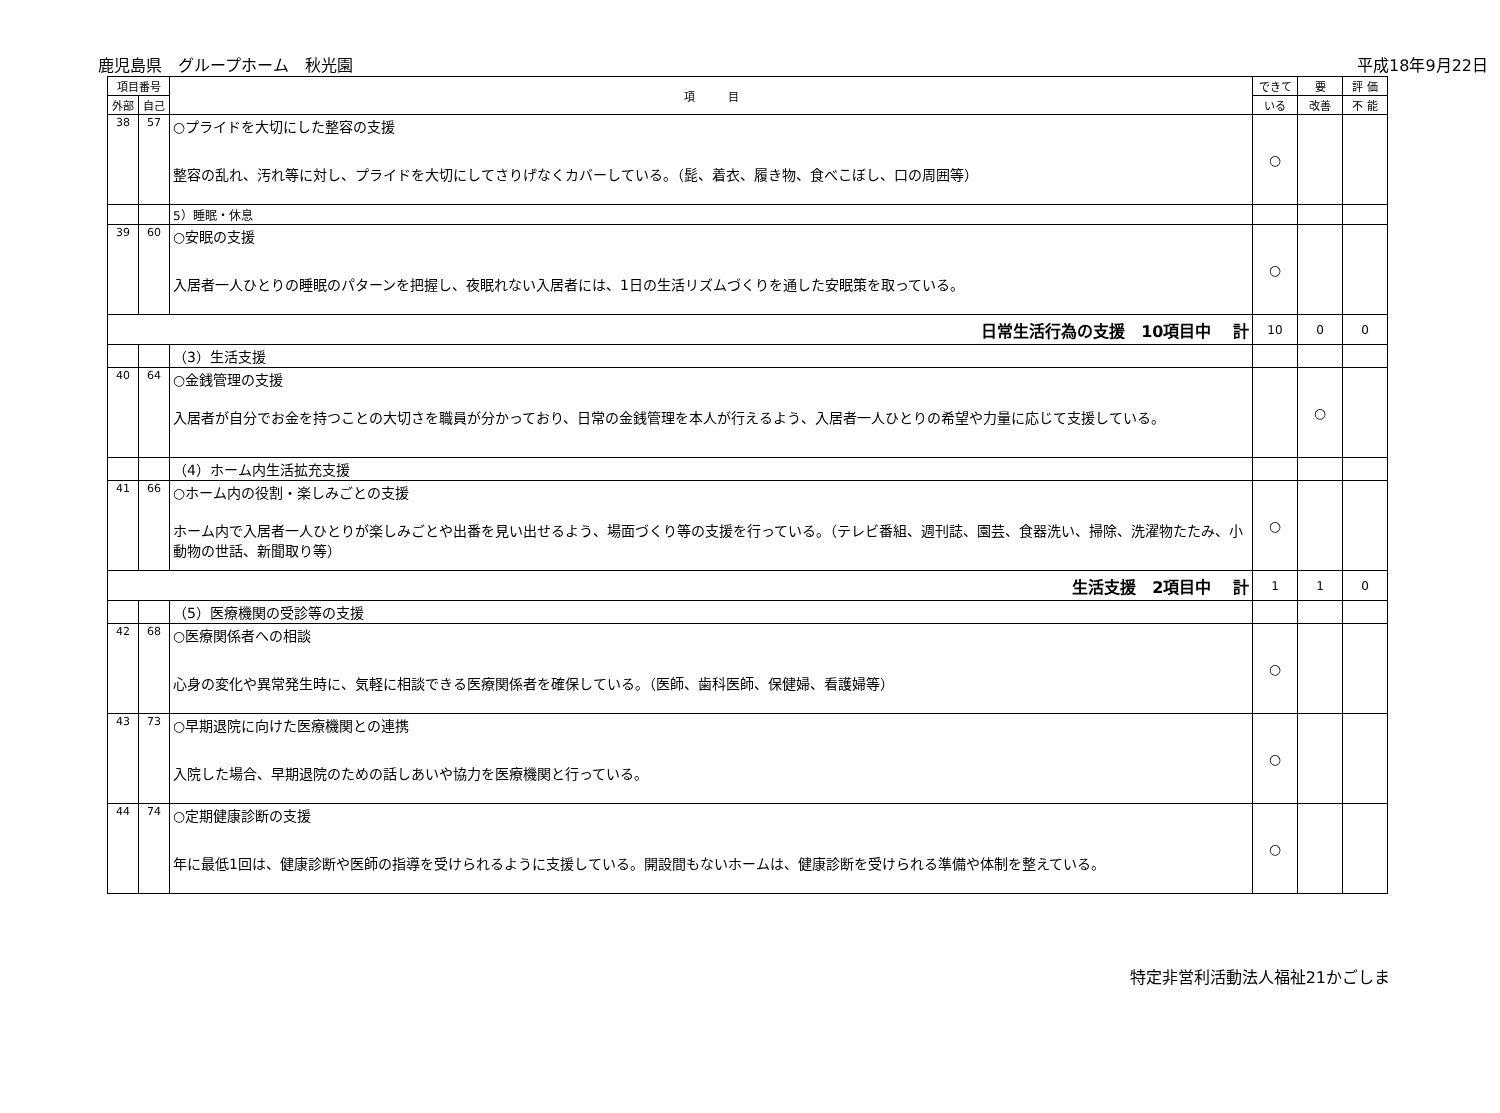鹿児島県　グループホーム　秋光園 平成18年9月22日
| 項目番号 | | 項 目 | できて | 要 | 評 価 |
| --- | --- | --- | --- | --- | --- |
| 外部 | 自己 | | いる | 改善 | 不 能 |
| 38 | 57 | ○プライドを大切にした整容の支援 整容の乱れ、汚れ等に対し、プライドを大切にしてさりげなくカバーしている。（髭、着衣、履き物、食べこぼし、口の周囲等） | ○ | | |
| | | 5）睡眠・休息 | | | |
| 39 | 60 | ○安眠の支援 入居者一人ひとりの睡眠のパターンを把握し、夜眠れない入居者には、1日の生活リズムづくりを通した安眠策を取っている。 | ○ | | |
| 日常生活行為の支援 10項目中 計 | | | 10 | 0 | 0 |
| | | （3）生活支援 | | | |
| 40 | 64 | ○金銭管理の支援 入居者が自分でお金を持つことの大切さを職員が分かっており、日常の金銭管理を本人が行えるよう、入居者一人ひとりの希望や力量に応じて支援している。 | | ○ | |
| | | （4）ホーム内生活拡充支援 | | | |
| 41 | 66 | ○ホーム内の役割・楽しみごとの支援 ホーム内で入居者一人ひとりが楽しみごとや出番を見い出せるよう、場面づくり等の支援を行っている。（テレビ番組、週刊誌、園芸、食器洗い、掃除、洗濯物たたみ、小動物の世話、新聞取り等） | ○ | | |
| 生活支援 2項目中 計 | | | 1 | 1 | 0 |
| | | （5）医療機関の受診等の支援 | | | |
| 42 | 68 | ○医療関係者への相談 心身の変化や異常発生時に、気軽に相談できる医療関係者を確保している。（医師、歯科医師、保健婦、看護婦等） | ○ | | |
| 43 | 73 | ○早期退院に向けた医療機関との連携 入院した場合、早期退院のための話しあいや協力を医療機関と行っている。 | ○ | | |
| 44 | 74 | ○定期健康診断の支援 年に最低1回は、健康診断や医師の指導を受けられるように支援している。開設間もないホームは、健康診断を受けられる準備や体制を整えている。 | ○ | | |
特定非営利活動法人福祉21かごしま